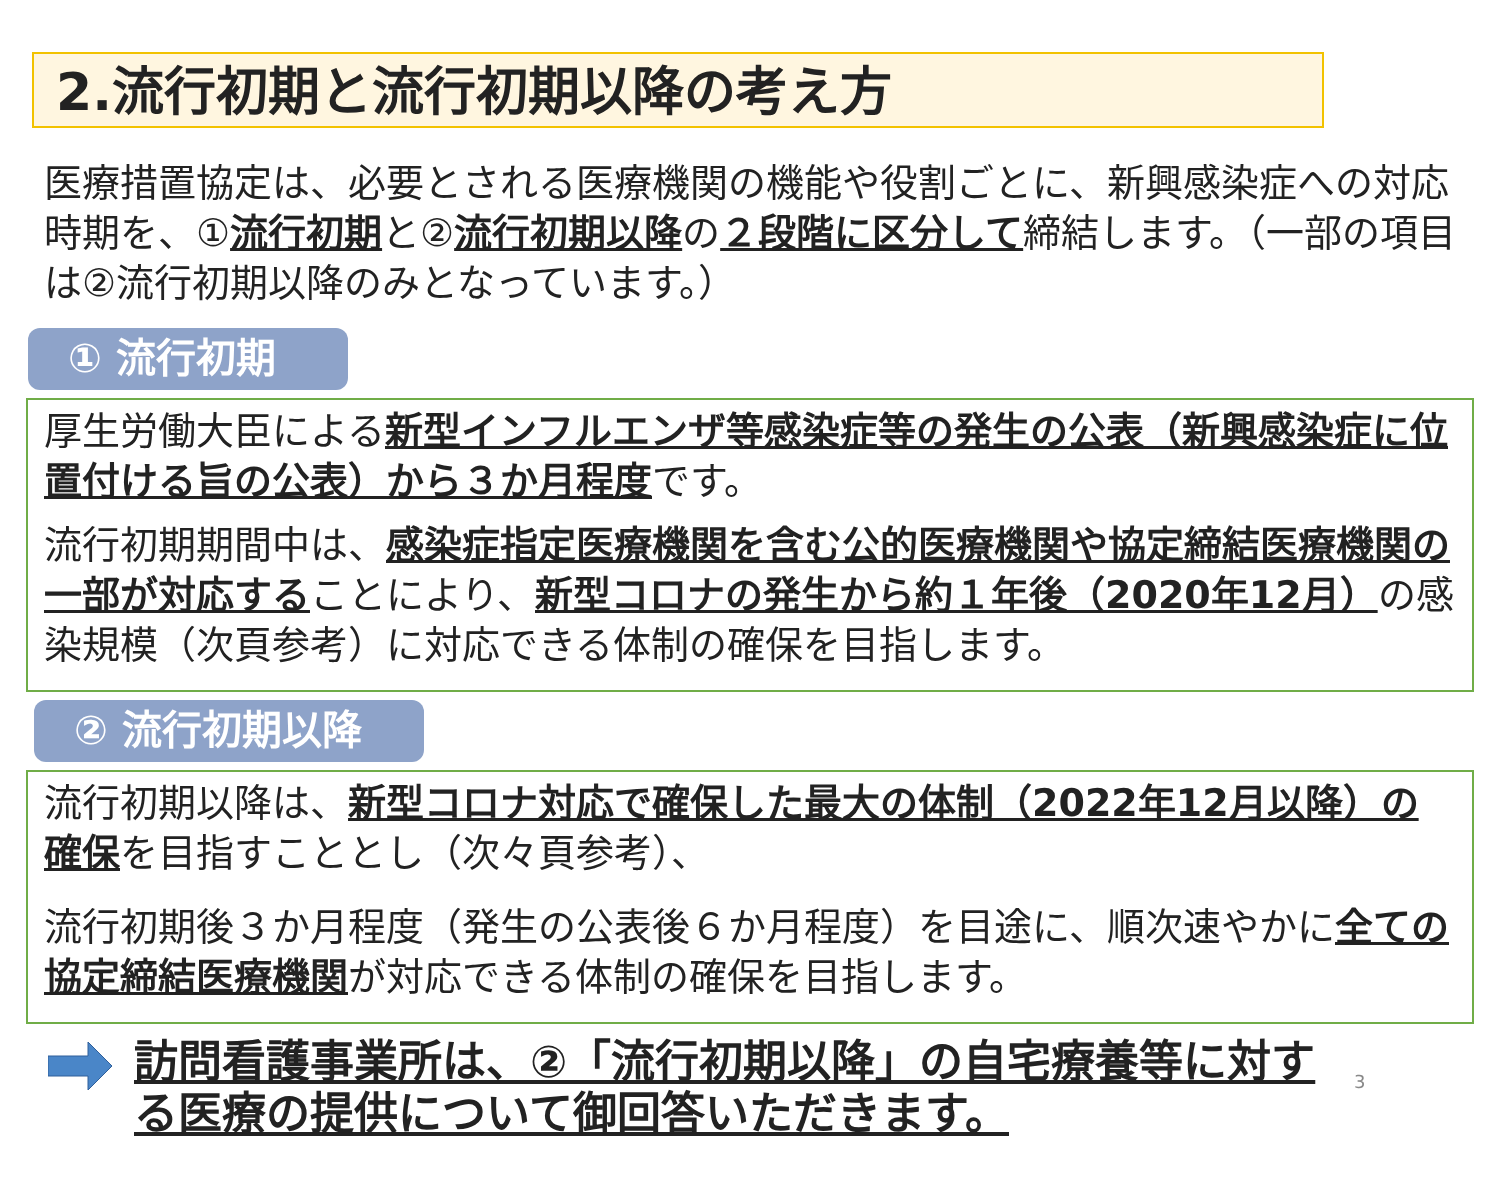2.流行初期と流行初期以降の考え方
医療措置協定は、必要とされる医療機関の機能や役割ごとに、新興感染症への対応時期を、①流行初期と②流行初期以降の２段階に区分して締結します。（一部の項目は②流行初期以降のみとなっています。）
① 流行初期
厚生労働大臣による新型インフルエンザ等感染症等の発生の公表（新興感染症に位置付ける旨の公表）から３か月程度です。
流行初期期間中は、感染症指定医療機関を含む公的医療機関や協定締結医療機関の一部が対応することにより、新型コロナの発生から約１年後（2020年12月）の感染規模（次頁参考）に対応できる体制の確保を目指します。
② 流行初期以降
流行初期以降は、新型コロナ対応で確保した最大の体制（2022年12月以降）の確保を目指すこととし（次々頁参考）、
流行初期後３か月程度（発生の公表後６か月程度）を目途に、順次速やかに全ての協定締結医療機関が対応できる体制の確保を目指します。
訪問看護事業所は、②「流行初期以降」の自宅療養等に対する医療の提供について御回答いただきます。
3